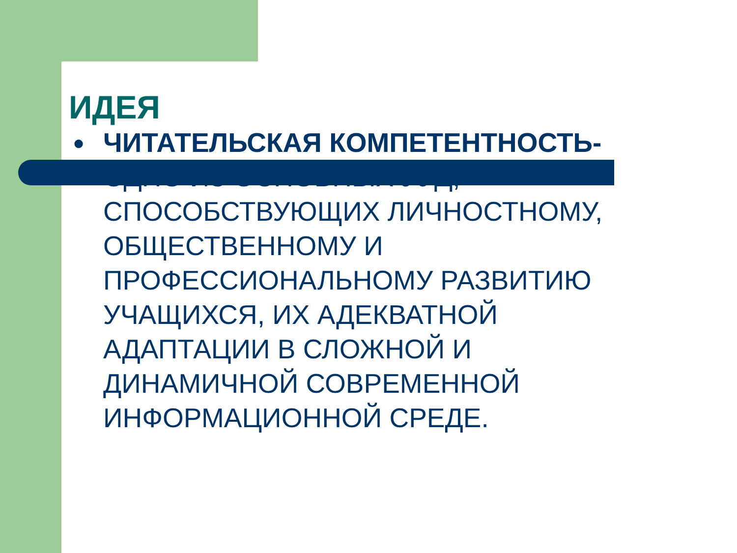ИДЕЯ
● ЧИТАТЕЛЬСКАЯ КОМПЕТЕНТНОСТЬ- ОДНО ИЗ ОСНОВНЫХ УУД, СПОСОБСТВУЮЩИХ ЛИЧНОСТНОМУ, ОБЩЕСТВЕННОМУ И ПРОФЕССИОНАЛЬНОМУ РАЗВИТИЮ УЧАЩИХСЯ, ИХ АДЕКВАТНОЙ АДАПТАЦИИ В СЛОЖНОЙ И ДИНАМИЧНОЙ СОВРЕМЕННОЙ ИНФОРМАЦИОННОЙ СРЕДЕ.